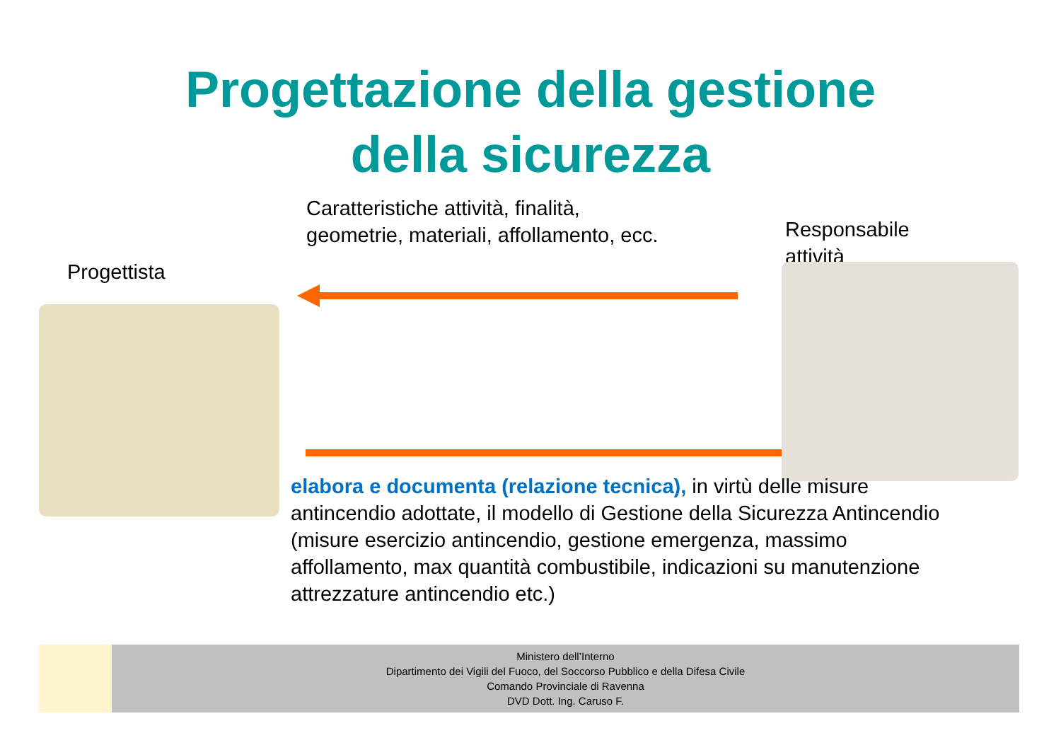Progettazione della gestione
della sicurezza
Caratteristiche attività, finalità,
geometrie, materiali, affollamento, ecc.
Responsabile
attività
Progettista
elabora e documenta (relazione tecnica), in virtù delle misure antincendio adottate, il modello di Gestione della Sicurezza Antincendio (misure esercizio antincendio, gestione emergenza, massimo affollamento, max quantità combustibile, indicazioni su manutenzione attrezzature antincendio etc.)
Ministero dell’Interno
Dipartimento dei Vigili del Fuoco, del Soccorso Pubblico e della Difesa Civile
Comando Provinciale di Ravenna
DVD Dott. Ing. Caruso F.